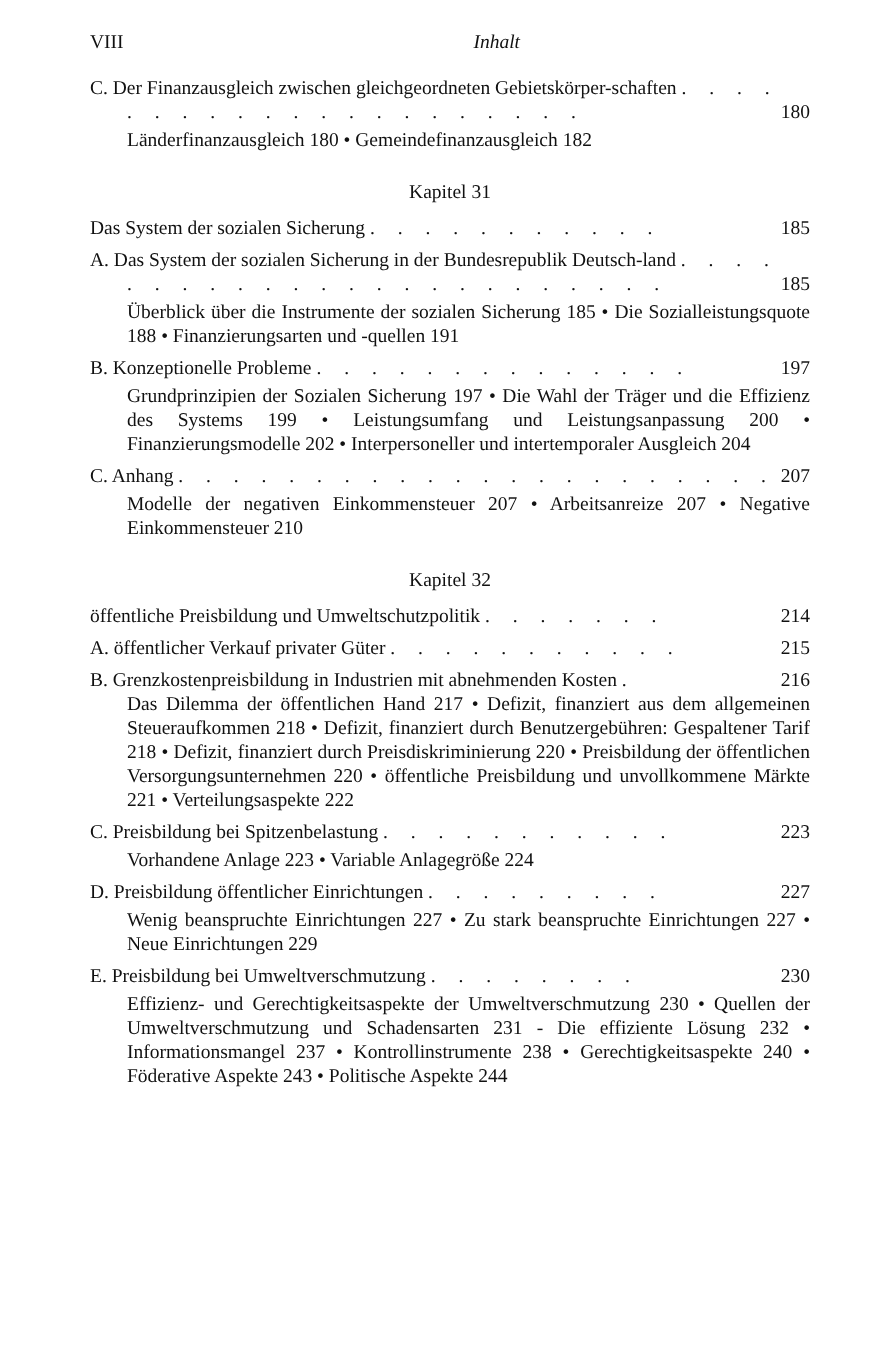VIII Inhalt
C. Der Finanzausgleich zwischen gleichgeordneten Gebietskörper-schaften . . . . . . . . . . . . . . . . . . . . .
180
Länderfinanzausgleich 180 • Gemeindefinanzausgleich 182
Kapitel 31
Das System der sozialen Sicherung . . . . . . . . . . .
185
A. Das System der sozialen Sicherung in der Bundesrepublik Deutsch-land . . . . . . . . . . . . . . . . . . . . . . . .
185
Überblick über die Instrumente der sozialen Sicherung 185 • Die Sozialleistungsquote 188 • Finanzierungsarten und -quellen 191
B. Konzeptionelle Probleme . . . . . . . . . . . . . .
197
Grundprinzipien der Sozialen Sicherung 197 • Die Wahl der Träger und die Effizienz des Systems 199 • Leistungsumfang und Leistungsanpassung 200 • Finanzierungsmodelle 202 • Interpersoneller und intertemporaler Ausgleich 204
C. Anhang . . . . . . . . . . . . . . . . . . . . . .
207
Modelle der negativen Einkommensteuer 207 • Arbeitsanreize 207 • Negative Einkommensteuer 210
Kapitel 32
öffentliche Preisbildung und Umweltschutzpolitik . . . . . . .
214
A. öffentlicher Verkauf privater Güter . . . . . . . . . . .
215
B. Grenzkostenpreisbildung in Industrien mit abnehmenden Kosten .
216
Das Dilemma der öffentlichen Hand 217 • Defizit, finanziert aus dem allgemeinen Steueraufkommen 218 • Defizit, finanziert durch Benutzergebühren: Gespaltener Tarif 218 • Defizit, finanziert durch Preisdiskriminierung 220 • Preisbildung der öffentlichen Versorgungsunternehmen 220 • öffentliche Preisbildung und unvollkommene Märkte 221 • Verteilungsaspekte 222
C. Preisbildung bei Spitzenbelastung . . . . . . . . . . .
223
Vorhandene Anlage 223 • Variable Anlagegröße 224
D. Preisbildung öffentlicher Einrichtungen . . . . . . . . .
227
Wenig beanspruchte Einrichtungen 227 • Zu stark beanspruchte Einrichtungen 227 • Neue Einrichtungen 229
E. Preisbildung bei Umweltverschmutzung . . . . . . . .
230
Effizienz- und Gerechtigkeitsaspekte der Umweltverschmutzung 230 • Quellen der Umweltverschmutzung und Schadensarten 231 - Die effiziente Lösung 232 • Informationsmangel 237 • Kontrollinstrumente 238 • Gerechtigkeitsaspekte 240 • Föderative Aspekte 243 • Politische Aspekte 244